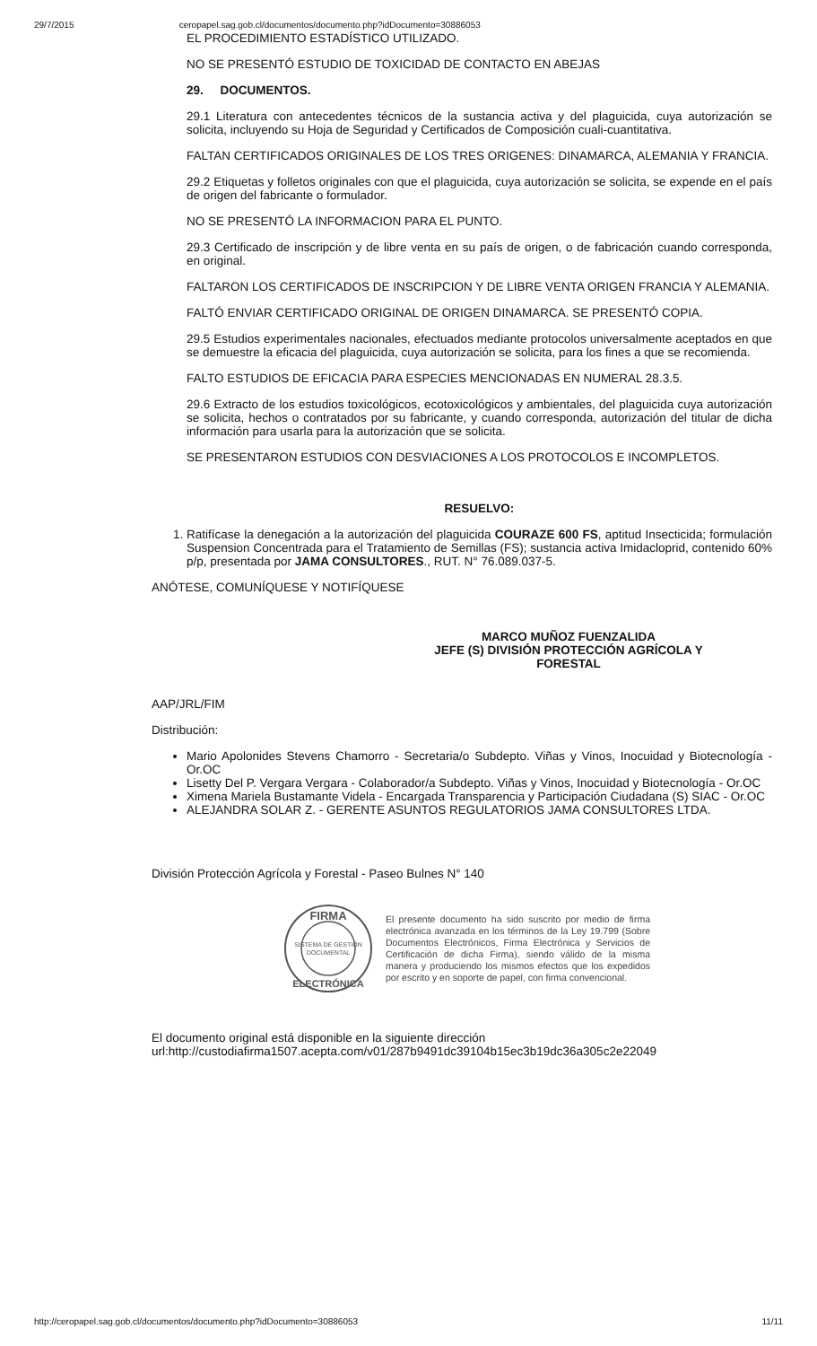29/7/2015 ceropapel.sag.gob.cl/documentos/documento.php?idDocumento=30886053
EL PROCEDIMIENTO ESTADÍSTICO UTILIZADO.
NO SE PRESENTÓ ESTUDIO DE TOXICIDAD DE CONTACTO EN ABEJAS
29. DOCUMENTOS.
29.1 Literatura con antecedentes técnicos de la sustancia activa y del plaguicida, cuya autorización se solicita, incluyendo su Hoja de Seguridad y Certificados de Composición cuali-cuantitativa.
FALTAN CERTIFICADOS ORIGINALES DE LOS TRES ORIGENES: DINAMARCA, ALEMANIA Y FRANCIA.
29.2 Etiquetas y folletos originales con que el plaguicida, cuya autorización se solicita, se expende en el país de origen del fabricante o formulador.
NO SE PRESENTÓ LA INFORMACION PARA EL PUNTO.
29.3 Certificado de inscripción y de libre venta en su país de origen, o de fabricación cuando corresponda, en original.
FALTARON LOS CERTIFICADOS DE INSCRIPCION Y DE LIBRE VENTA ORIGEN FRANCIA Y ALEMANIA.
FALTÓ ENVIAR CERTIFICADO ORIGINAL DE ORIGEN DINAMARCA. SE PRESENTÓ COPIA.
29.5 Estudios experimentales nacionales, efectuados mediante protocolos universalmente aceptados en que se demuestre la eficacia del plaguicida, cuya autorización se solicita, para los fines a que se recomienda.
FALTO ESTUDIOS DE EFICACIA PARA ESPECIES MENCIONADAS EN NUMERAL 28.3.5.
29.6 Extracto de los estudios toxicológicos, ecotoxicológicos y ambientales, del plaguicida cuya autorización se solicita, hechos o contratados por su fabricante, y cuando corresponda, autorización del titular de dicha información para usarla para la autorización que se solicita.
SE PRESENTARON ESTUDIOS CON DESVIACIONES A LOS PROTOCOLOS E INCOMPLETOS.
RESUELVO:
1. Ratifícase la denegación a la autorización del plaguicida COURAZE 600 FS, aptitud Insecticida; formulación Suspension Concentrada para el Tratamiento de Semillas (FS); sustancia activa Imidacloprid, contenido 60% p/p, presentada por JAMA CONSULTORES., RUT. N° 76.089.037-5.
ANÓTESE, COMUNÍQUESE Y NOTIFÍQUESE
MARCO MUÑOZ FUENZALIDA
JEFE (S) DIVISIÓN PROTECCIÓN AGRÍCOLA Y FORESTAL
AAP/JRL/FIM
Distribución:
Mario Apolonides Stevens Chamorro - Secretaria/o Subdepto. Viñas y Vinos, Inocuidad y Biotecnología - Or.OC
Lisetty Del P. Vergara Vergara - Colaborador/a Subdepto. Viñas y Vinos, Inocuidad y Biotecnología - Or.OC
Ximena Mariela Bustamante Videla - Encargada Transparencia y Participación Ciudadana (S) SIAC - Or.OC
ALEJANDRA SOLAR Z. - GERENTE ASUNTOS REGULATORIOS JAMA CONSULTORES LTDA.
División Protección Agrícola y Forestal - Paseo Bulnes N° 140
FIRMA
SISTEMA DE GESTIÓN
DOCUMENTAL
ELECTRÓNICA
El presente documento ha sido suscrito por medio de firma electrónica avanzada en los términos de la Ley 19.799 (Sobre Documentos Electrónicos, Firma Electrónica y Servicios de Certificación de dicha Firma), siendo válido de la misma manera y produciendo los mismos efectos que los expedidos por escrito y en soporte de papel, con firma convencional.
El documento original está disponible en la siguiente dirección
url:http://custodiafirma1507.acepta.com/v01/287b9491dc39104b15ec3b19dc36a305c2e22049
http://ceropapel.sag.gob.cl/documentos/documento.php?idDocumento=30886053 11/11